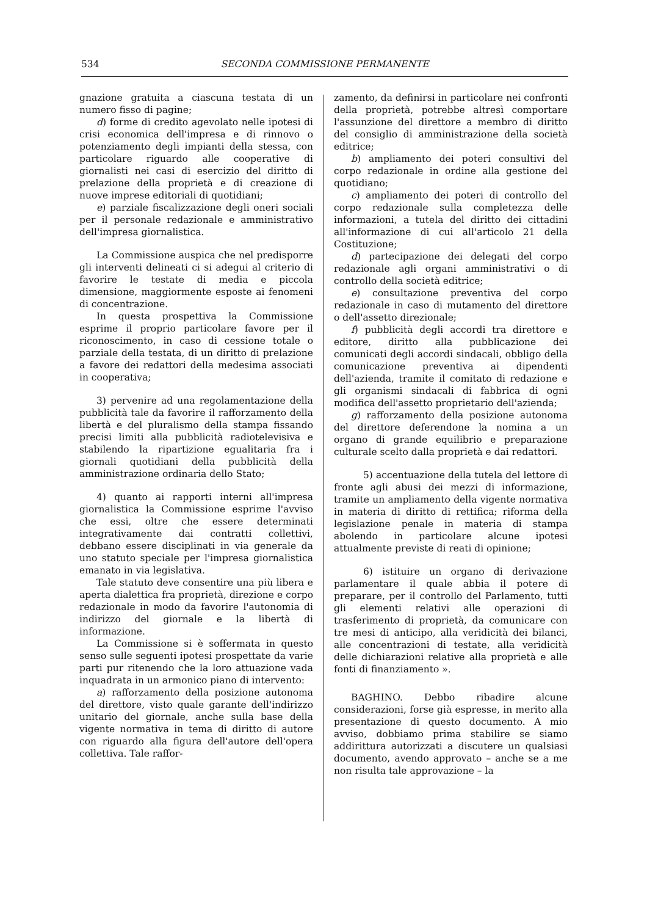534 SECONDA COMMISSIONE PERMANENTE
gnazione gratuita a ciascuna testata di un numero fisso di pagine;
d) forme di credito agevolato nelle ipotesi di crisi economica dell'impresa e di rinnovo o potenziamento degli impianti della stessa, con particolare riguardo alle cooperative di giornalisti nei casi di esercizio del diritto di prelazione della proprietà e di creazione di nuove imprese editoriali di quotidiani;
e) parziale fiscalizzazione degli oneri sociali per il personale redazionale e amministrativo dell'impresa giornalistica.
La Commissione auspica che nel predisporre gli interventi delineati ci si adegui al criterio di favorire le testate di media e piccola dimensione, maggiormente esposte ai fenomeni di concentrazione.
In questa prospettiva la Commissione esprime il proprio particolare favore per il riconoscimento, in caso di cessione totale o parziale della testata, di un diritto di prelazione a favore dei redattori della medesima associati in cooperativa;
3) pervenire ad una regolamentazione della pubblicità tale da favorire il rafforzamento della libertà e del pluralismo della stampa fissando precisi limiti alla pubblicità radiotelevisiva e stabilendo la ripartizione egualitaria fra i giornali quotidiani della pubblicità della amministrazione ordinaria dello Stato;
4) quanto ai rapporti interni all'impresa giornalistica la Commissione esprime l'avviso che essi, oltre che essere determinati integrativamente dai contratti collettivi, debbano essere disciplinati in via generale da uno statuto speciale per l'impresa giornalistica emanato in via legislativa.
Tale statuto deve consentire una più libera e aperta dialettica fra proprietà, direzione e corpo redazionale in modo da favorire l'autonomia di indirizzo del giornale e la libertà di informazione.
La Commissione si è soffermata in questo senso sulle seguenti ipotesi prospettate da varie parti pur ritenendo che la loro attuazione vada inquadrata in un armonico piano di intervento:
a) rafforzamento della posizione autonoma del direttore, visto quale garante dell'indirizzo unitario del giornale, anche sulla base della vigente normativa in tema di diritto di autore con riguardo alla figura dell'autore dell'opera collettiva. Tale raffor-
zamento, da definirsi in particolare nei confronti della proprietà, potrebbe altresì comportare l'assunzione del direttore a membro di diritto del consiglio di amministrazione della società editrice;
b) ampliamento dei poteri consultivi del corpo redazionale in ordine alla gestione del quotidiano;
c) ampliamento dei poteri di controllo del corpo redazionale sulla completezza delle informazioni, a tutela del diritto dei cittadini all'informazione di cui all'articolo 21 della Costituzione;
d) partecipazione dei delegati del corpo redazionale agli organi amministrativi o di controllo della società editrice;
e) consultazione preventiva del corpo redazionale in caso di mutamento del direttore o dell'assetto direzionale;
f) pubblicità degli accordi tra direttore e editore, diritto alla pubblicazione dei comunicati degli accordi sindacali, obbligo della comunicazione preventiva ai dipendenti dell'azienda, tramite il comitato di redazione e gli organismi sindacali di fabbrica di ogni modifica dell'assetto proprietario dell'azienda;
g) rafforzamento della posizione autonoma del direttore deferendone la nomina a un organo di grande equilibrio e preparazione culturale scelto dalla proprietà e dai redattori.
5) accentuazione della tutela del lettore di fronte agli abusi dei mezzi di informazione, tramite un ampliamento della vigente normativa in materia di diritto di rettifica; riforma della legislazione penale in materia di stampa abolendo in particolare alcune ipotesi attualmente previste di reati di opinione;
6) istituire un organo di derivazione parlamentare il quale abbia il potere di preparare, per il controllo del Parlamento, tutti gli elementi relativi alle operazioni di trasferimento di proprietà, da comunicare con tre mesi di anticipo, alla veridicità dei bilanci, alle concentrazioni di testate, alla veridicità delle dichiarazioni relative alla proprietà e alle fonti di finanziamento ».
BAGHINO. Debbo ribadire alcune considerazioni, forse già espresse, in merito alla presentazione di questo documento. A mio avviso, dobbiamo prima stabilire se siamo addirittura autorizzati a discutere un qualsiasi documento, avendo approvato – anche se a me non risulta tale approvazione – la